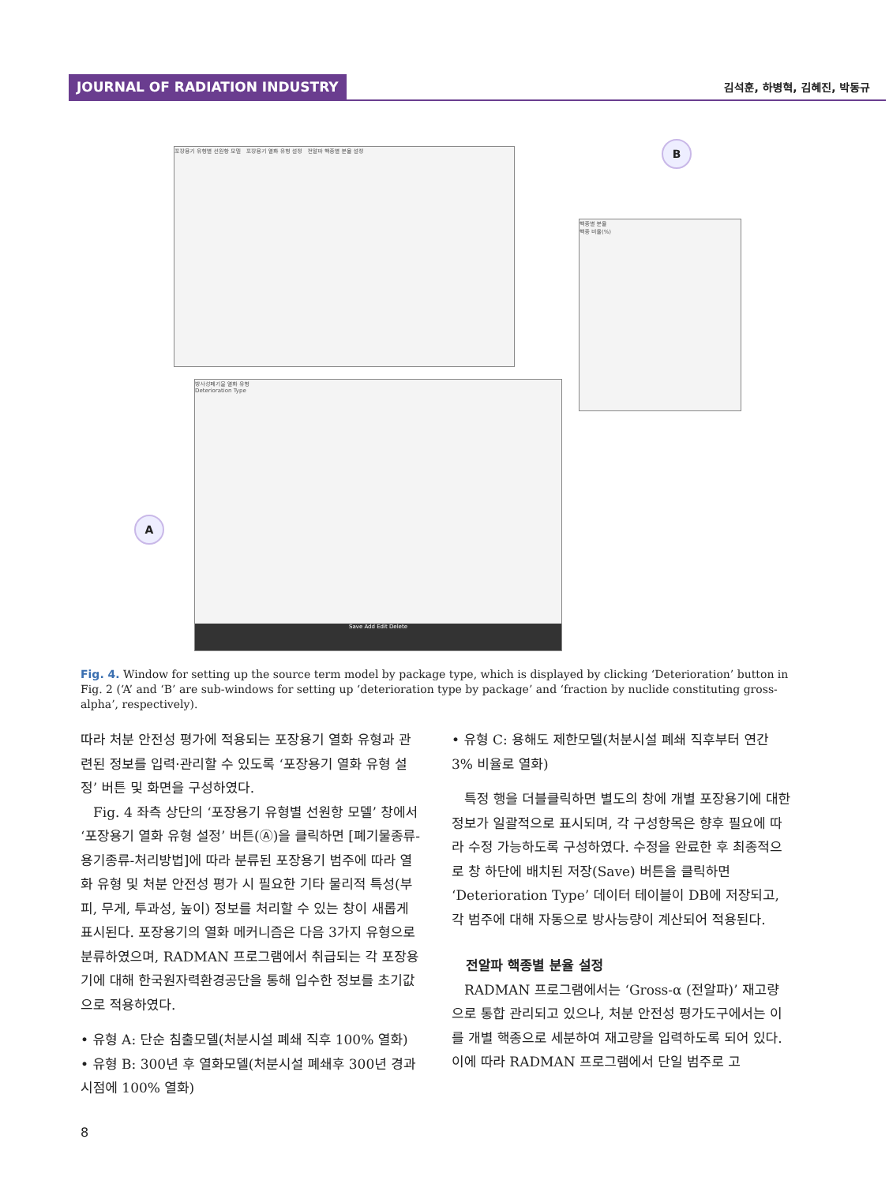JOURNAL OF RADIATION INDUSTRY 김석훈, 하병혁, 김혜진, 박동규
포장용기 유형별 선원항 모델 포장용기 열화 유형 설정 전알파 핵종별 분율 설정
방사성폐기물 열화 유형
Deterioration Type
Save Add Edit Delete
핵종별 분율
핵종 비율(%)
B
A
Fig. 4. Window for setting up the source term model by package type, which is displayed by clicking ‘Deterioration’ button in Fig. 2 (‘A’ and ‘B’ are sub-windows for setting up ‘deterioration type by package’ and ‘fraction by nuclide constituting gross-alpha’, respectively).
따라 처분 안전성 평가에 적용되는 포장용기 열화 유형과 관련된 정보를 입력·관리할 수 있도록 ‘포장용기 열화 유형 설정’ 버튼 및 화면을 구성하였다.
Fig. 4 좌측 상단의 ‘포장용기 유형별 선원항 모델’ 창에서 ‘포장용기 열화 유형 설정’ 버튼(Ⓐ)을 클릭하면 [폐기물종류-용기종류-처리방법]에 따라 분류된 포장용기 범주에 따라 열화 유형 및 처분 안전성 평가 시 필요한 기타 물리적 특성(부피, 무게, 투과성, 높이) 정보를 처리할 수 있는 창이 새롭게 표시된다. 포장용기의 열화 메커니즘은 다음 3가지 유형으로 분류하였으며, RADMAN 프로그램에서 취급되는 각 포장용기에 대해 한국원자력환경공단을 통해 입수한 정보를 초기값으로 적용하였다.
• 유형 A: 단순 침출모델(처분시설 폐쇄 직후 100% 열화)
• 유형 B: 300년 후 열화모델(처분시설 폐쇄후 300년 경과시점에 100% 열화)
• 유형 C: 용해도 제한모델(처분시설 폐쇄 직후부터 연간 3% 비율로 열화)
특정 행을 더블클릭하면 별도의 창에 개별 포장용기에 대한 정보가 일괄적으로 표시되며, 각 구성항목은 향후 필요에 따라 수정 가능하도록 구성하였다. 수정을 완료한 후 최종적으로 창 하단에 배치된 저장(Save) 버튼을 클릭하면 ‘Deterioration Type’ 데이터 테이블이 DB에 저장되고, 각 범주에 대해 자동으로 방사능량이 계산되어 적용된다.
전알파 핵종별 분율 설정
RADMAN 프로그램에서는 ‘Gross-α (전알파)’ 재고량으로 통합 관리되고 있으나, 처분 안전성 평가도구에서는 이를 개별 핵종으로 세분하여 재고량을 입력하도록 되어 있다. 이에 따라 RADMAN 프로그램에서 단일 범주로 고
8